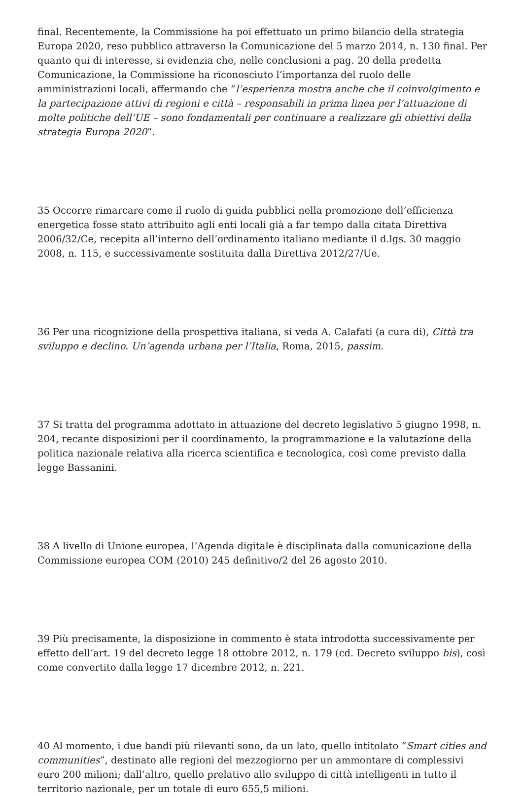final. Recentemente, la Commissione ha poi effettuato un primo bilancio della strategia Europa 2020, reso pubblico attraverso la Comunicazione del 5 marzo 2014, n. 130 final. Per quanto qui di interesse, si evidenzia che, nelle conclusioni a pag. 20 della predetta Comunicazione, la Commissione ha riconosciuto l’importanza del ruolo delle amministrazioni locali, affermando che “l’esperienza mostra anche che il coinvolgimento e la partecipazione attivi di regioni e città – responsabili in prima linea per l’attuazione di molte politiche dell’UE – sono fondamentali per continuare a realizzare gli obiettivi della strategia Europa 2020”.
35 Occorre rimarcare come il ruolo di guida pubblici nella promozione dell’efficienza energetica fosse stato attribuito agli enti locali già a far tempo dalla citata Direttiva 2006/32/Ce, recepita all’interno dell’ordinamento italiano mediante il d.lgs. 30 maggio 2008, n. 115, e successivamente sostituita dalla Direttiva 2012/27/Ue.
36 Per una ricognizione della prospettiva italiana, si veda A. Calafati (a cura di), Città tra sviluppo e declino. Un’agenda urbana per l’Italia, Roma, 2015, passim.
37 Si tratta del programma adottato in attuazione del decreto legislativo 5 giugno 1998, n. 204, recante disposizioni per il coordinamento, la programmazione e la valutazione della politica nazionale relativa alla ricerca scientifica e tecnologica, così come previsto dalla legge Bassanini.
38 A livello di Unione europea, l’Agenda digitale è disciplinata dalla comunicazione della Commissione europea COM (2010) 245 definitivo/2 del 26 agosto 2010.
39 Più precisamente, la disposizione in commento è stata introdotta successivamente per effetto dell’art. 19 del decreto legge 18 ottobre 2012, n. 179 (cd. Decreto sviluppo bis), così come convertito dalla legge 17 dicembre 2012, n. 221.
40 Al momento, i due bandi più rilevanti sono, da un lato, quello intitolato “Smart cities and communities”, destinato alle regioni del mezzogiorno per un ammontare di complessivi euro 200 milioni; dall’altro, quello prelativo allo sviluppo di città intelligenti in tutto il territorio nazionale, per un totale di euro 655,5 milioni.